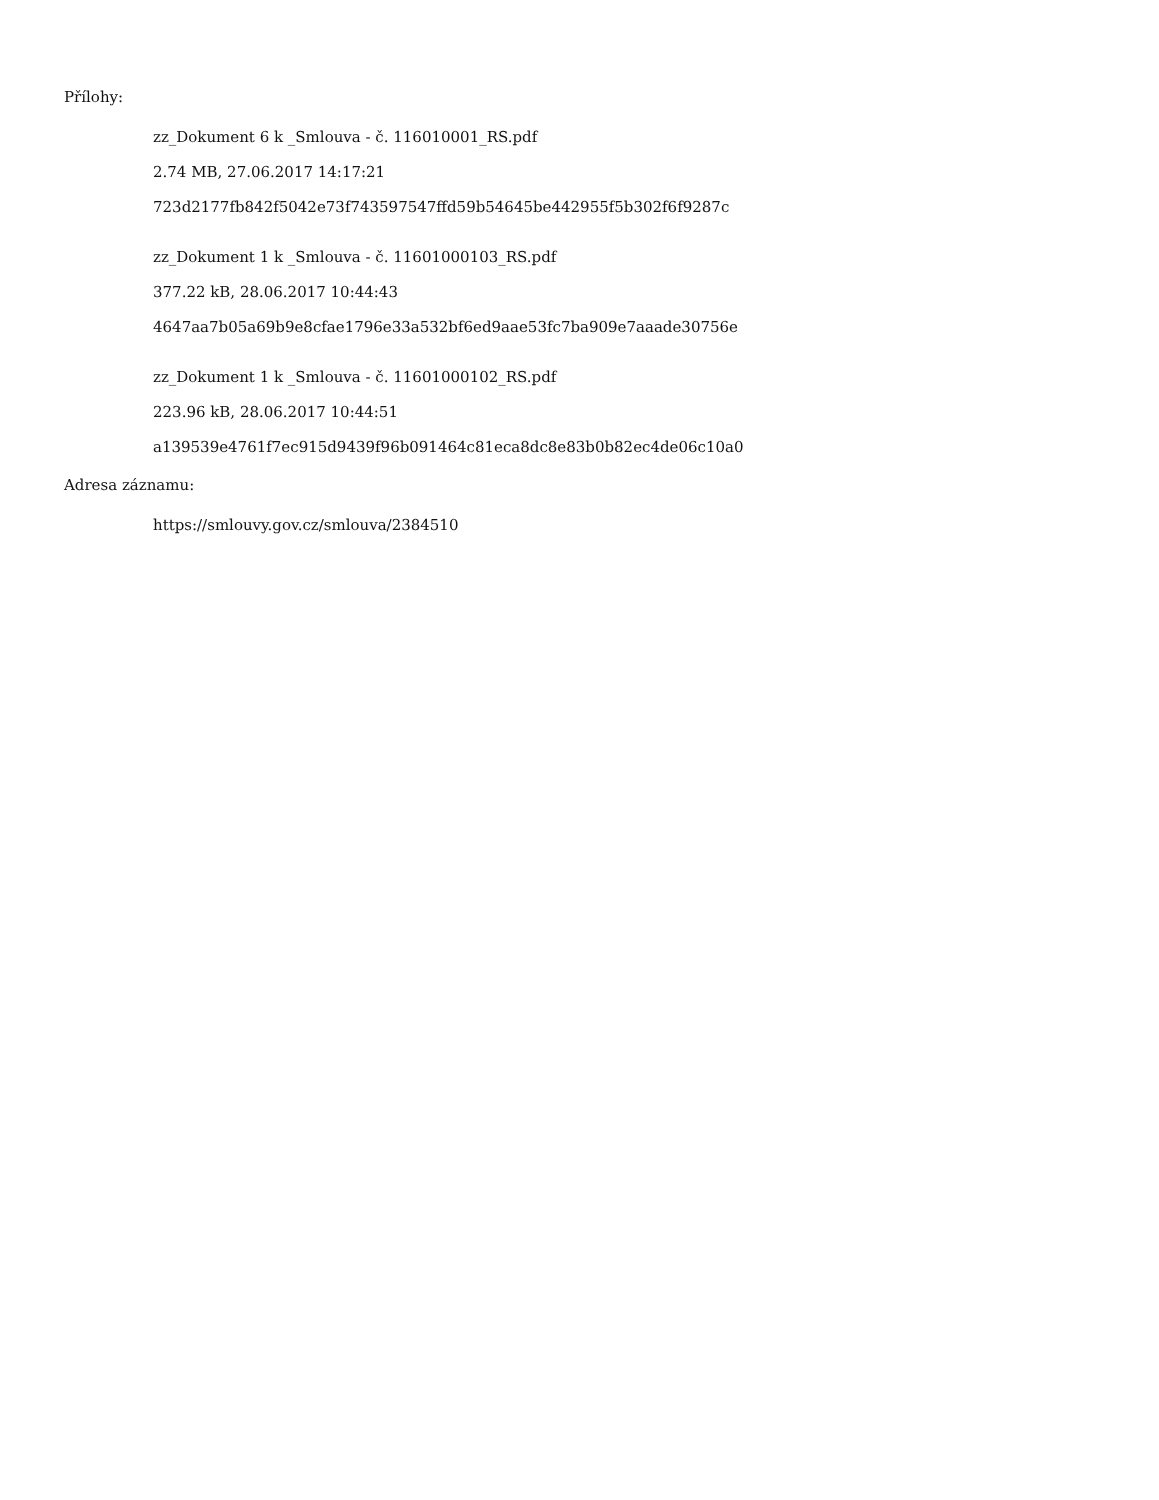Přílohy:
zz_Dokument 6 k _Smlouva - č. 116010001_RS.pdf
2.74 MB, 27.06.2017 14:17:21
723d2177fb842f5042e73f743597547ffd59b54645be442955f5b302f6f9287c
zz_Dokument 1 k _Smlouva - č. 11601000103_RS.pdf
377.22 kB, 28.06.2017 10:44:43
4647aa7b05a69b9e8cfae1796e33a532bf6ed9aae53fc7ba909e7aaade30756e
zz_Dokument 1 k _Smlouva - č. 11601000102_RS.pdf
223.96 kB, 28.06.2017 10:44:51
a139539e4761f7ec915d9439f96b091464c81eca8dc8e83b0b82ec4de06c10a0
Adresa záznamu:
https://smlouvy.gov.cz/smlouva/2384510